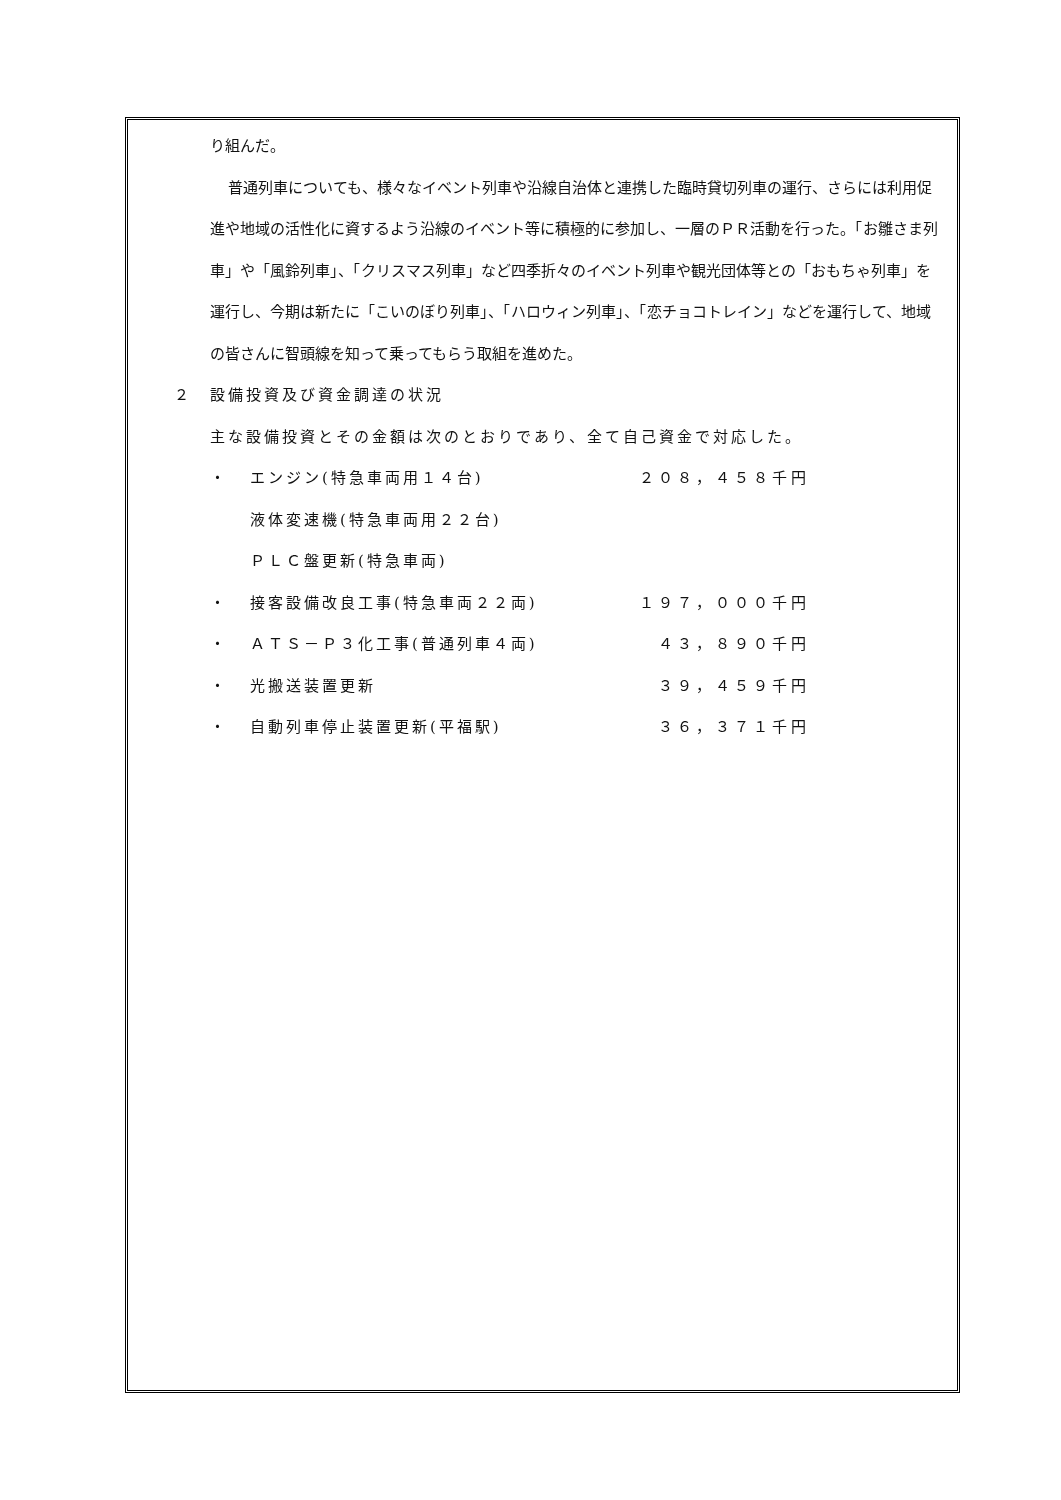り組んだ。
普通列車についても、様々なイベント列車や沿線自治体と連携した臨時貸切列車の運行、さらには利用促進や地域の活性化に資するよう沿線のイベント等に積極的に参加し、一層のＰＲ活動を行った。「お雛さま列車」や「風鈴列車」、「クリスマス列車」など四季折々のイベント列車や観光団体等との「おもちゃ列車」を運行し、今期は新たに「こいのぼり列車」、「ハロウィン列車」、「恋チョコトレイン」などを運行して、地域の皆さんに智頭線を知って乗ってもらう取組を進めた。
２　設備投資及び資金調達の状況
主な設備投資とその金額は次のとおりであり、全て自己資金で対応した。
・ エンジン(特急車両用１４台) ２０８，４５８千円
液体変速機(特急車両用２２台)
ＰＬＣ盤更新(特急車両)
・ 接客設備改良工事(特急車両２２両) １９７，０００千円
・ ＡＴＳ－Ｐ３化工事(普通列車４両) ４３，８９０千円
・ 光搬送装置更新 ３９，４５９千円
・ 自動列車停止装置更新(平福駅) ３６，３７１千円